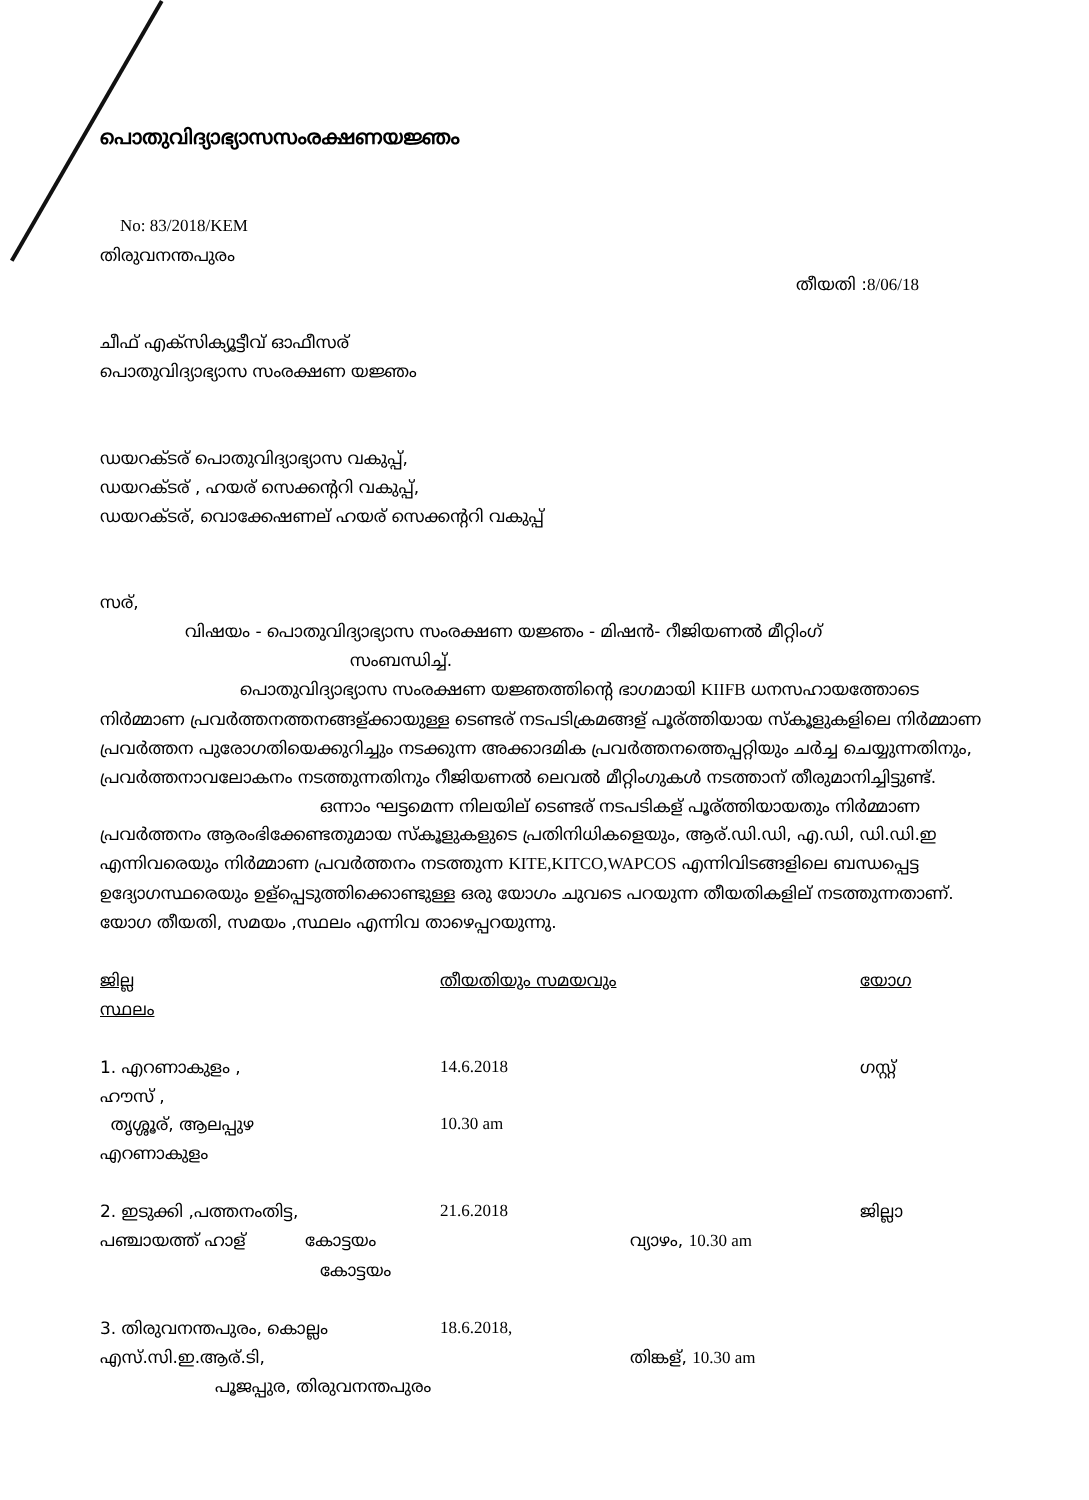പൊതുവിദ്യാഭ്യാസസംരക്ഷണയജ്ഞം
No: 83/2018/KEM
തിരുവനന്തപുരം
തീയതി :8/06/18
ചീഫ് എക്സിക്യൂട്ടീവ് ഓഫീസര്
പൊതുവിദ്യാഭ്യാസ സംരക്ഷണ യജ്ഞം
ഡയറക്ടര് പൊതുവിദ്യാഭ്യാസ വകുപ്പ്,
ഡയറക്ടര് , ഹയര് സെക്കന്ററി വകുപ്പ്,
ഡയറക്ടര്, വൊക്കേഷണല് ഹയര് സെക്കന്ററി വകുപ്പ്
സര്,
വിഷയം - പൊതുവിദ്യാഭ്യാസ സംരക്ഷണ യജ്ഞം - മിഷൻ- റീജിയണൽ മീറ്റിംഗ്
സംബന്ധിച്ച്.
പൊതുവിദ്യാഭ്യാസ സംരക്ഷണ യജ്ഞത്തിന്റെ ഭാഗമായി KIIFB ധനസഹായത്തോടെ നിർമ്മാണ പ്രവർത്തനത്തനങ്ങള്ക്കായുള്ള ടെണ്ടര് നടപടിക്രമങ്ങള് പൂര്ത്തിയായ സ്കൂളുകളിലെ നിർമ്മാണ പ്രവർത്തന പുരോഗതിയെക്കുറിച്ചും നടക്കുന്ന അക്കാദമിക പ്രവർത്തനത്തെപ്പറ്റിയും ചർച്ച ചെയ്യുന്നതിനും, പ്രവർത്തനാവലോകനം നടത്തുന്നതിനും റീജിയണൽ ലെവൽ മീറ്റിംഗുകൾ നടത്താന് തീരുമാനിച്ചിട്ടുണ്ട്.
ഒന്നാം ഘട്ടമെന്ന നിലയില് ടെണ്ടര് നടപടികള് പൂര്ത്തിയായതും നിർമ്മാണ പ്രവർത്തനം ആരംഭിക്കേണ്ടതുമായ സ്കൂളുകളുടെ പ്രതിനിധികളെയും, ആര്.ഡി.ഡി, എ.ഡി, ഡി.ഡി.ഇ എന്നിവരെയും നിർമ്മാണ പ്രവർത്തനം നടത്തുന്ന KITE,KITCO,WAPCOS എന്നിവിടങ്ങളിലെ ബന്ധപ്പെട്ട ഉദ്യോഗസ്ഥരെയും ഉള്പ്പെടുത്തിക്കൊണ്ടുള്ള ഒരു യോഗം ചുവടെ പറയുന്ന തീയതികളില് നടത്തുന്നതാണ്. യോഗ തീയതി, സമയം ,സ്ഥലം എന്നിവ താഴെപ്പറയുന്നു.
ജില്ല തീയതിയും സമയവും യോഗ
സ്ഥലം
1. എറണാകുളം , 14.6.2018 ഗസ്റ്റ്
ഹൗസ് ,
തൃശ്ശൂര്, ആലപ്പുഴ 10.30 am
എറണാകുളം
2. ഇടുക്കി ,പത്തനംതിട്ട, 21.6.2018 ജില്ലാ
പഞ്ചായത്ത് ഹാള് കോട്ടയം വ്യാഴം, 10.30 am
കോട്ടയം
3. തിരുവനന്തപുരം, കൊല്ലം 18.6.2018,
എസ്.സി.ഇ.ആര്.ടി, തിങ്കള്, 10.30 am
പൂജപ്പുര, തിരുവനന്തപുരം